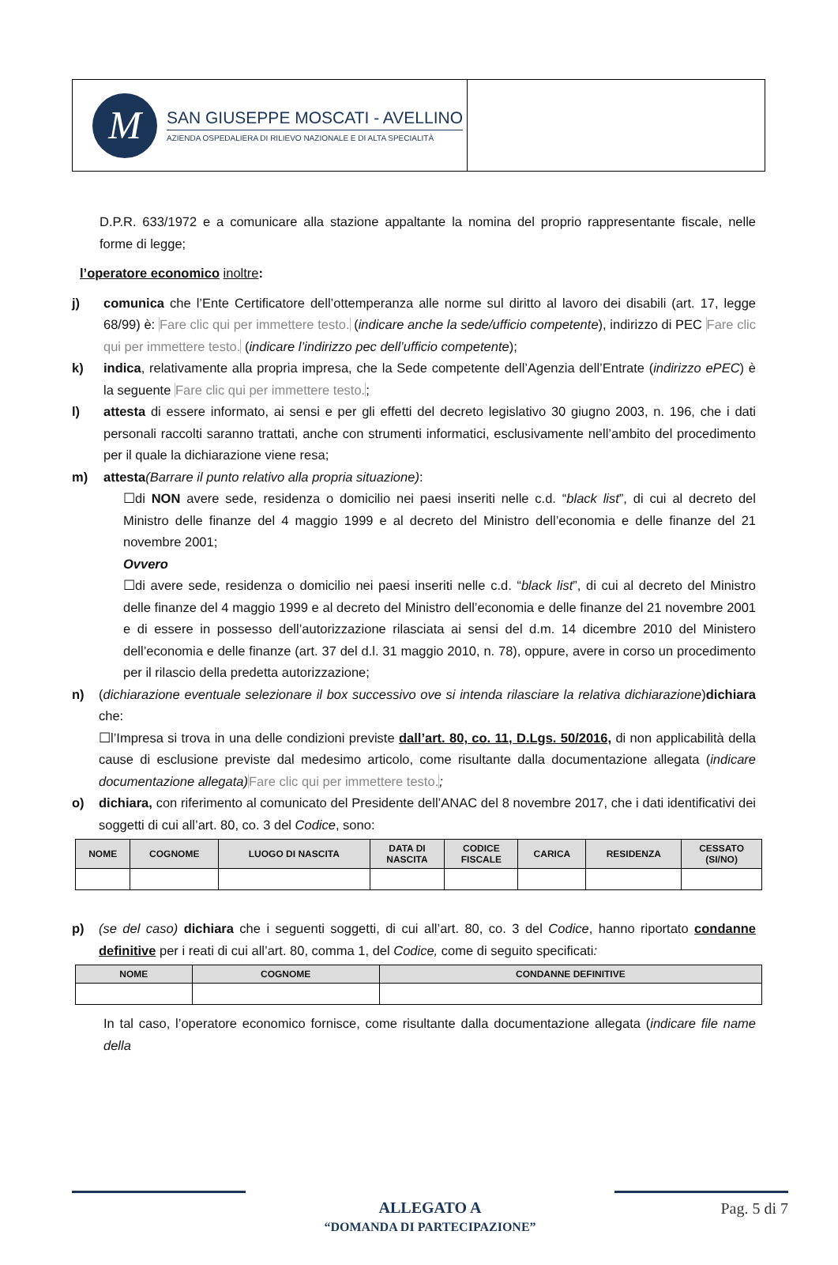M
SAN GIUSEPPE MOSCATI - AVELLINO
AZIENDA OSPEDALIERA DI RILIEVO NAZIONALE E DI ALTA SPECIALITÀ
D.P.R. 633/1972 e a comunicare alla stazione appaltante la nomina del proprio rappresentante fiscale, nelle forme di legge;
l’operatore economico inoltre:
j) comunica che l’Ente Certificatore dell’ottemperanza alle norme sul diritto al lavoro dei disabili (art. 17, legge 68/99) è: Fare clic qui per immettere testo. (indicare anche la sede/ufficio competente), indirizzo di PEC Fare clic qui per immettere testo. (indicare l’indirizzo pec dell’ufficio competente);
k) indica, relativamente alla propria impresa, che la Sede competente dell’Agenzia dell’Entrate (indirizzo ePEC) è la seguente Fare clic qui per immettere testo.;
l) attesta di essere informato, ai sensi e per gli effetti del decreto legislativo 30 giugno 2003, n. 196, che i dati personali raccolti saranno trattati, anche con strumenti informatici, esclusivamente nell’ambito del procedimento per il quale la dichiarazione viene resa;
m) attesta(Barrare il punto relativo alla propria situazione):
☐di NON avere sede, residenza o domicilio nei paesi inseriti nelle c.d. “black list”, di cui al decreto del Ministro delle finanze del 4 maggio 1999 e al decreto del Ministro dell’economia e delle finanze del 21 novembre 2001;
Ovvero
☐di avere sede, residenza o domicilio nei paesi inseriti nelle c.d. “black list”, di cui al decreto del Ministro delle finanze del 4 maggio 1999 e al decreto del Ministro dell’economia e delle finanze del 21 novembre 2001 e di essere in possesso dell’autorizzazione rilasciata ai sensi del d.m. 14 dicembre 2010 del Ministero dell’economia e delle finanze (art. 37 del d.l. 31 maggio 2010, n. 78), oppure, avere in corso un procedimento per il rilascio della predetta autorizzazione;
n) (dichiarazione eventuale selezionare il box successivo ove si intenda rilasciare la relativa dichiarazione)dichiara che:
☐l’Impresa si trova in una delle condizioni previste dall’art. 80, co. 11, D.Lgs. 50/2016, di non applicabilità della cause di esclusione previste dal medesimo articolo, come risultante dalla documentazione allegata (indicare documentazione allegata) Fare clic qui per immettere testo.;
o) dichiara, con riferimento al comunicato del Presidente dell’ANAC del 8 novembre 2017, che i dati identificativi dei soggetti di cui all’art. 80, co. 3 del Codice, sono:
| NOME | COGNOME | LUOGO DI NASCITA | DATA DI NASCITA | CODICE FISCALE | CARICA | RESIDENZA | CESSATO (SI/NO) |
| --- | --- | --- | --- | --- | --- | --- | --- |
p) (se del caso) dichiara che i seguenti soggetti, di cui all’art. 80, co. 3 del Codice, hanno riportato condanne definitive per i reati di cui all’art. 80, comma 1, del Codice, come di seguito specificati:
| NOME | COGNOME | CONDANNE DEFINITIVE |
| --- | --- | --- |
In tal caso, l’operatore economico fornisce, come risultante dalla documentazione allegata (indicare file name della
ALLEGATO A
“DOMANDA DI PARTECIPAZIONE”
Pag. 5 di 7